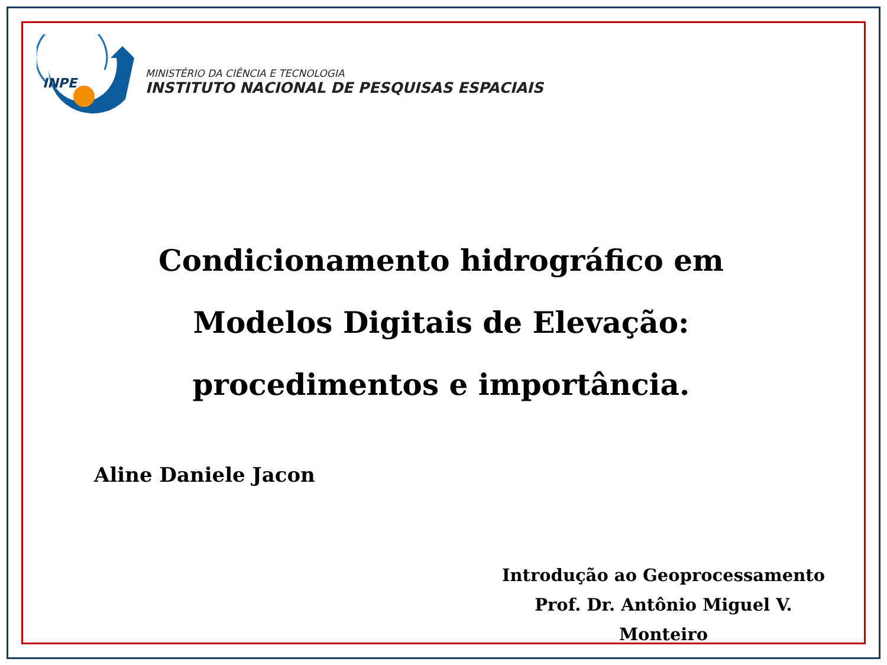INPE
MINISTÉRIO DA CIÊNCIA E TECNOLOGIA
INSTITUTO NACIONAL DE PESQUISAS ESPACIAIS
Condicionamento hidrográfico em Modelos Digitais de Elevação: procedimentos e importância.
Aline Daniele Jacon
Introdução ao Geoprocessamento
Prof. Dr. Antônio Miguel V. Monteiro